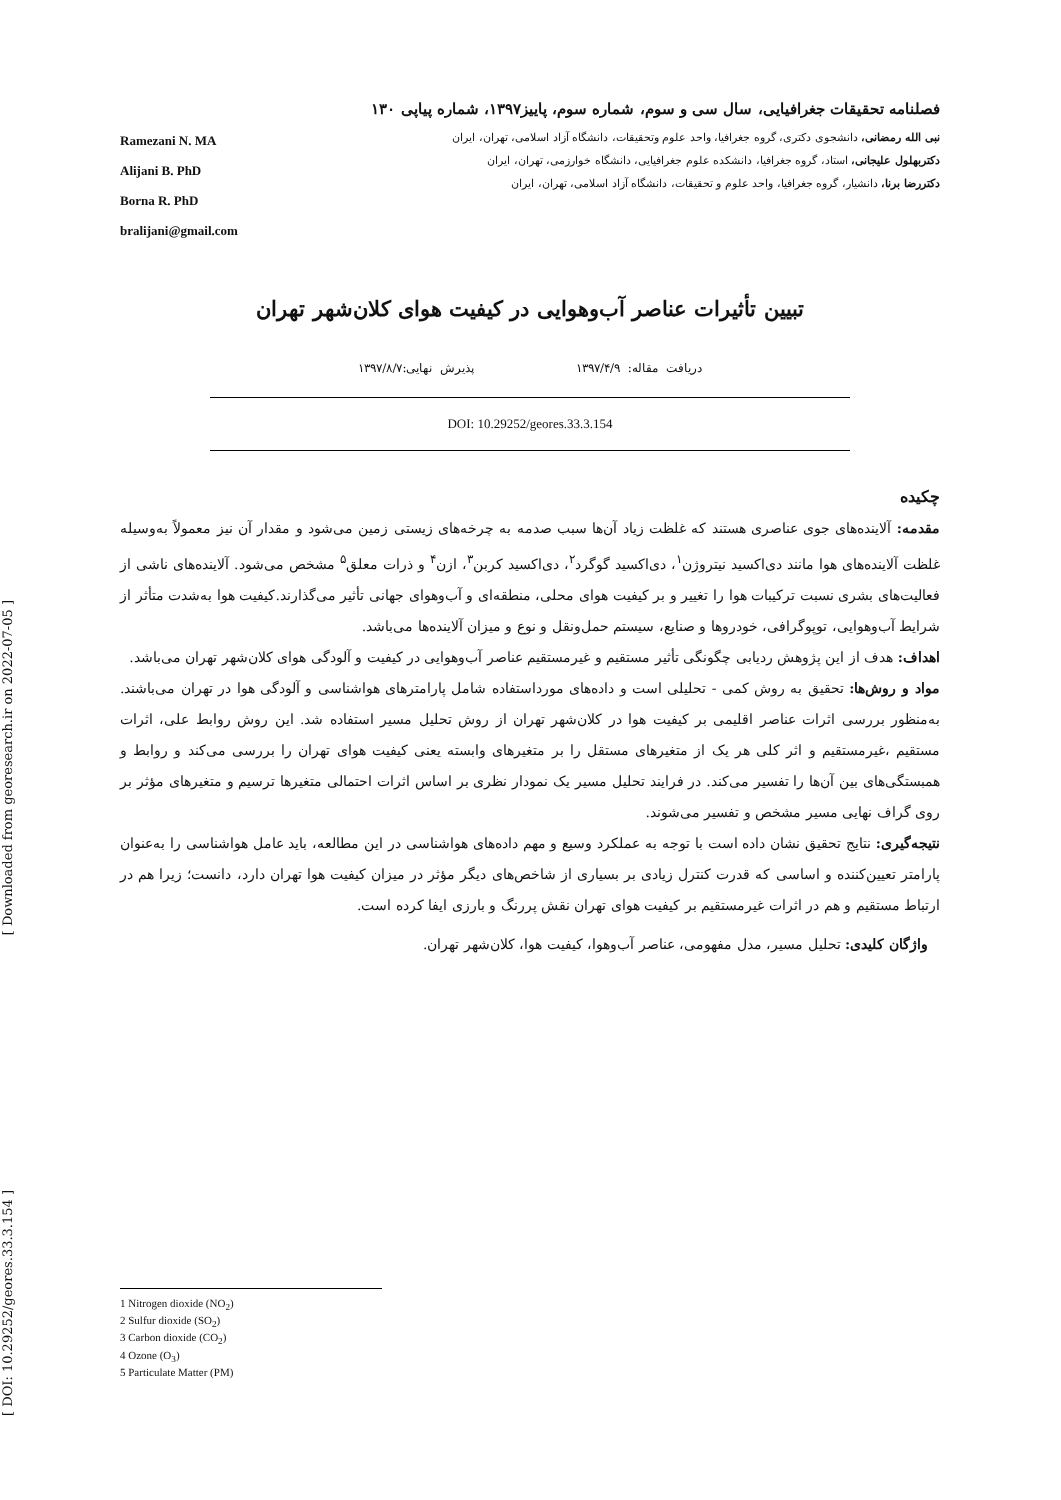[ Downloaded from georesearch.ir on 2022-07-05 ]
[ DOI: 10.29252/geores.33.3.154 ]
فصلنامه تحقیقات جغرافیایی، سال سی و سوم، شماره سوم، پاییز۱۳۹۷، شماره پیاپی ۱۳۰
Ramezani N. MA
Alijani B. PhD
Borna R. PhD
bralijani@gmail.com
نبی الله رمضانی، دانشجوی دکتری، گروه جغرافیا، واحد علوم وتحقیقات، دانشگاه آزاد اسلامی، تهران، ایران
دکتربهلول علیجانی، استاد، گروه جغرافیا، دانشکده علوم جغرافیایی، دانشگاه خوارزمی، تهران، ایران
دکتررضا برنا، دانشیار، گروه جغرافیا، واحد علوم و تحقیقات، دانشگاه آزاد اسلامی، تهران، ایران
تبیین تأثیرات عناصر آب‌وهوایی در کیفیت هوای کلان‌شهر تهران
دریافت مقاله: ۱۳۹۷/۴/۹ پذیرش نهایی:۱۳۹۷/۸/۷
DOI: 10.29252/geores.33.3.154
چکیده
مقدمه: آلاینده‌های جوی عناصری هستند که غلظت زیاد آن‌ها سبب صدمه به چرخه‌های زیستی زمین می‌شود و مقدار آن نیز معمولاً به‌وسیله غلظت آلاینده‌های هوا مانند دی‌اکسید نیتروژن<sup>۱</sup>، دی‌اکسید گوگرد<sup>۲</sup>، دی‌اکسید کربن<sup>۳</sup>، ازن<sup>۴</sup> و ذرات معلق<sup>۵</sup> مشخص می‌شود. آلاینده‌های ناشی از فعالیت‌های بشری نسبت ترکیبات هوا را تغییر و بر کیفیت هوای محلی، منطقه‌ای و آب‌وهوای جهانی تأثیر می‌گذارند.کیفیت هوا به‌شدت متأثر از شرایط آب‌وهوایی، توپوگرافی، خودروها و صنایع، سیستم حمل‌ونقل و نوع و میزان آلاینده‌ها می‌باشد.
اهداف: هدف از این پژوهش ردیابی چگونگی تأثیر مستقیم و غیرمستقیم عناصر آب‌وهوایی در کیفیت و آلودگی هوای کلان‌شهر تهران می‌باشد.
مواد و روش‌ها: تحقیق به روش کمی - تحلیلی است و داده‌های مورداستفاده شامل پارامترهای هواشناسی و آلودگی هوا در تهران می‌باشند. به‌منظور بررسی اثرات عناصر اقلیمی بر کیفیت هوا در کلان‌شهر تهران از روش تحلیل مسیر استفاده شد. این روش روابط علی، اثرات مستقیم ،غیرمستقیم و اثر کلی هر یک از متغیرهای مستقل را بر متغیرهای وابسته یعنی کیفیت هوای تهران را بررسی می‌کند و روابط و همبستگی‌های بین آن‌ها را تفسیر می‌کند. در فرایند تحلیل مسیر یک نمودار نظری بر اساس اثرات احتمالی متغیرها ترسیم و متغیرهای مؤثر بر روی گراف نهایی مسیر مشخص و تفسیر می‌شوند.
نتیجه‌گیری: نتایج تحقیق نشان داده است با توجه به عملکرد وسیع و مهم داده‌های هواشناسی در این مطالعه، باید عامل هواشناسی را به‌عنوان پارامتر تعیین‌کننده و اساسی که قدرت کنترل زیادی بر بسیاری از شاخص‌های دیگر مؤثر در میزان کیفیت هوا تهران دارد، دانست؛ زیرا هم در ارتباط مستقیم و هم در اثرات غیرمستقیم بر کیفیت هوای تهران نقش پررنگ و بارزی ایفا کرده است.
واژگان کلیدی: تحلیل مسیر، مدل مفهومی، عناصر آب‌وهوا، کیفیت هوا، کلان‌شهر تهران.
1 Nitrogen dioxide (NO<sub>2</sub>)
2 Sulfur dioxide (SO<sub>2</sub>)
3 Carbon dioxide (CO<sub>2</sub>)
4 Ozone (O<sub>3</sub>)
5 Particulate Matter (PM)